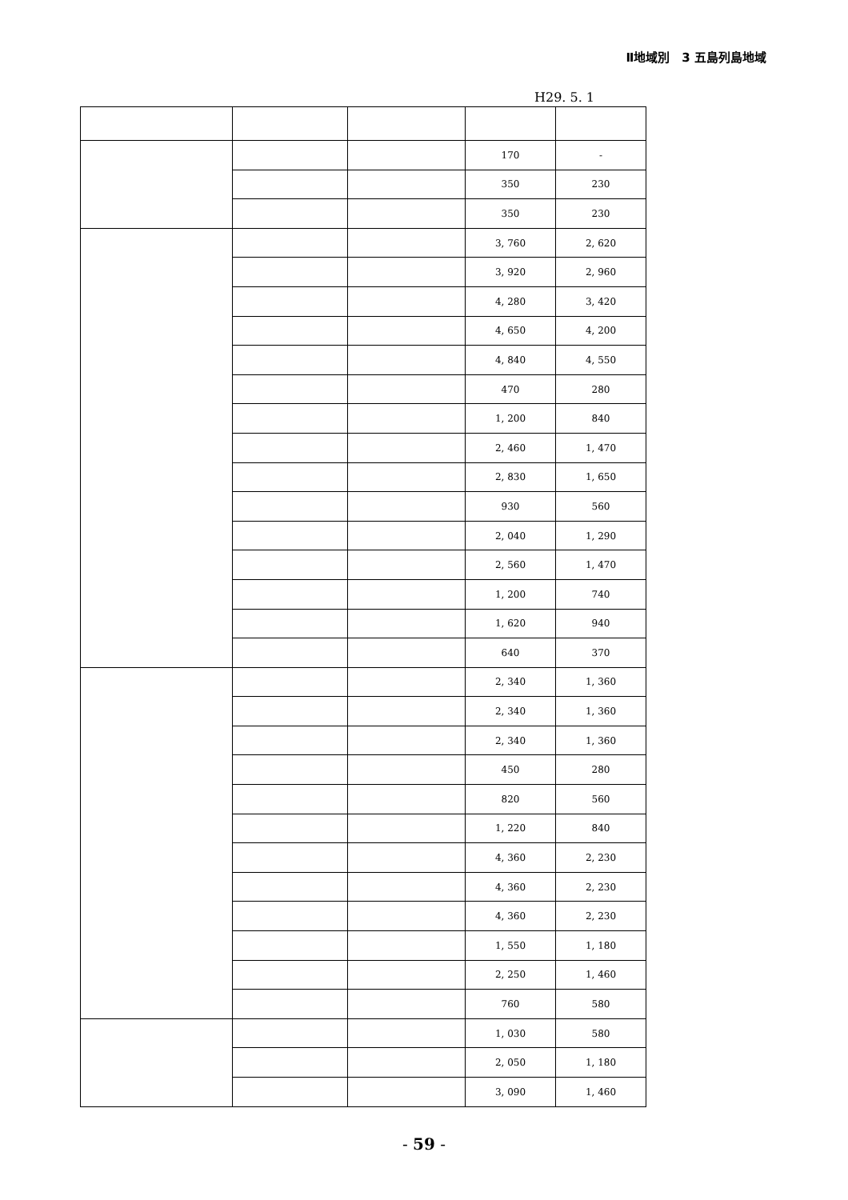Ⅱ地域別　3 五島列島地域
H29. 5. 1
| | | | 170 | - |
| | | | 350 | 230 |
| | | | 350 | 230 |
| | | | 3, 760 | 2, 620 |
| | | | 3, 920 | 2, 960 |
| | | | 4, 280 | 3, 420 |
| | | | 4, 650 | 4, 200 |
| | | | 4, 840 | 4, 550 |
| | | | 470 | 280 |
| | | | 1, 200 | 840 |
| | | | 2, 460 | 1, 470 |
| | | | 2, 830 | 1, 650 |
| | | | 930 | 560 |
| | | | 2, 040 | 1, 290 |
| | | | 2, 560 | 1, 470 |
| | | | 1, 200 | 740 |
| | | | 1, 620 | 940 |
| | | | 640 | 370 |
| | | | 2, 340 | 1, 360 |
| | | | 2, 340 | 1, 360 |
| | | | 2, 340 | 1, 360 |
| | | | 450 | 280 |
| | | | 820 | 560 |
| | | | 1, 220 | 840 |
| | | | 4, 360 | 2, 230 |
| | | | 4, 360 | 2, 230 |
| | | | 4, 360 | 2, 230 |
| | | | 1, 550 | 1, 180 |
| | | | 2, 250 | 1, 460 |
| | | | 760 | 580 |
| | | | 1, 030 | 580 |
| | | | 2, 050 | 1, 180 |
| | | | 3, 090 | 1, 460 |
- 59 -